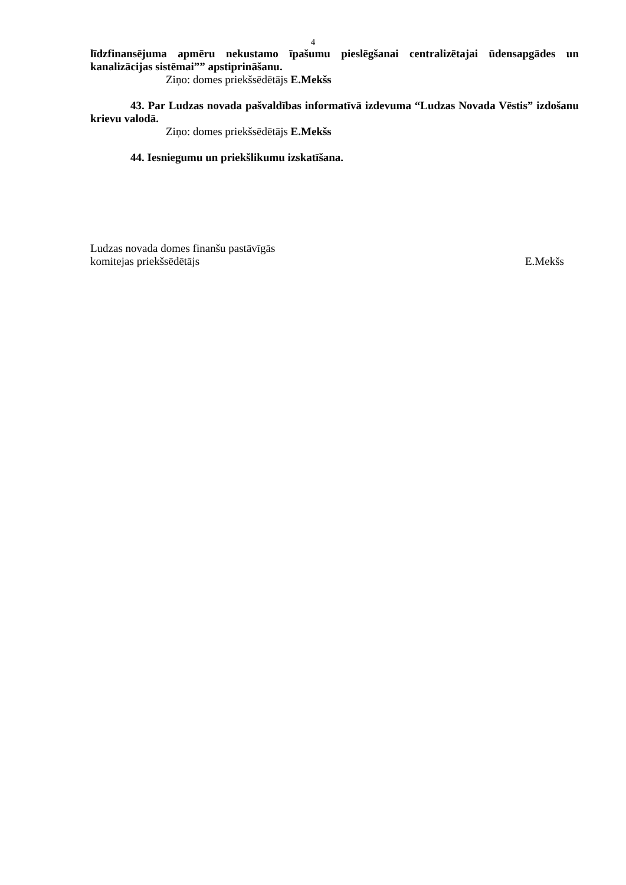4
līdzfinansējuma apmēru nekustamo īpašumu pieslēgšanai centralizētajai ūdensapgādes un kanalizācijas sistēmai”” apstiprināšanu.
Ziņo: domes priekšsēdētājs E.Mekšs
43. Par Ludzas novada pašvaldības informatīvā izdevuma “Ludzas Novada Vēstis” izdošanu krievu valodā.
Ziņo: domes priekšsēdētājs E.Mekšs
44. Iesniegumu un priekšlikumu izskatīšana.
Ludzas novada domes finanšu pastāvīgās
komitejas priekšsēdētājs E.Mekšs